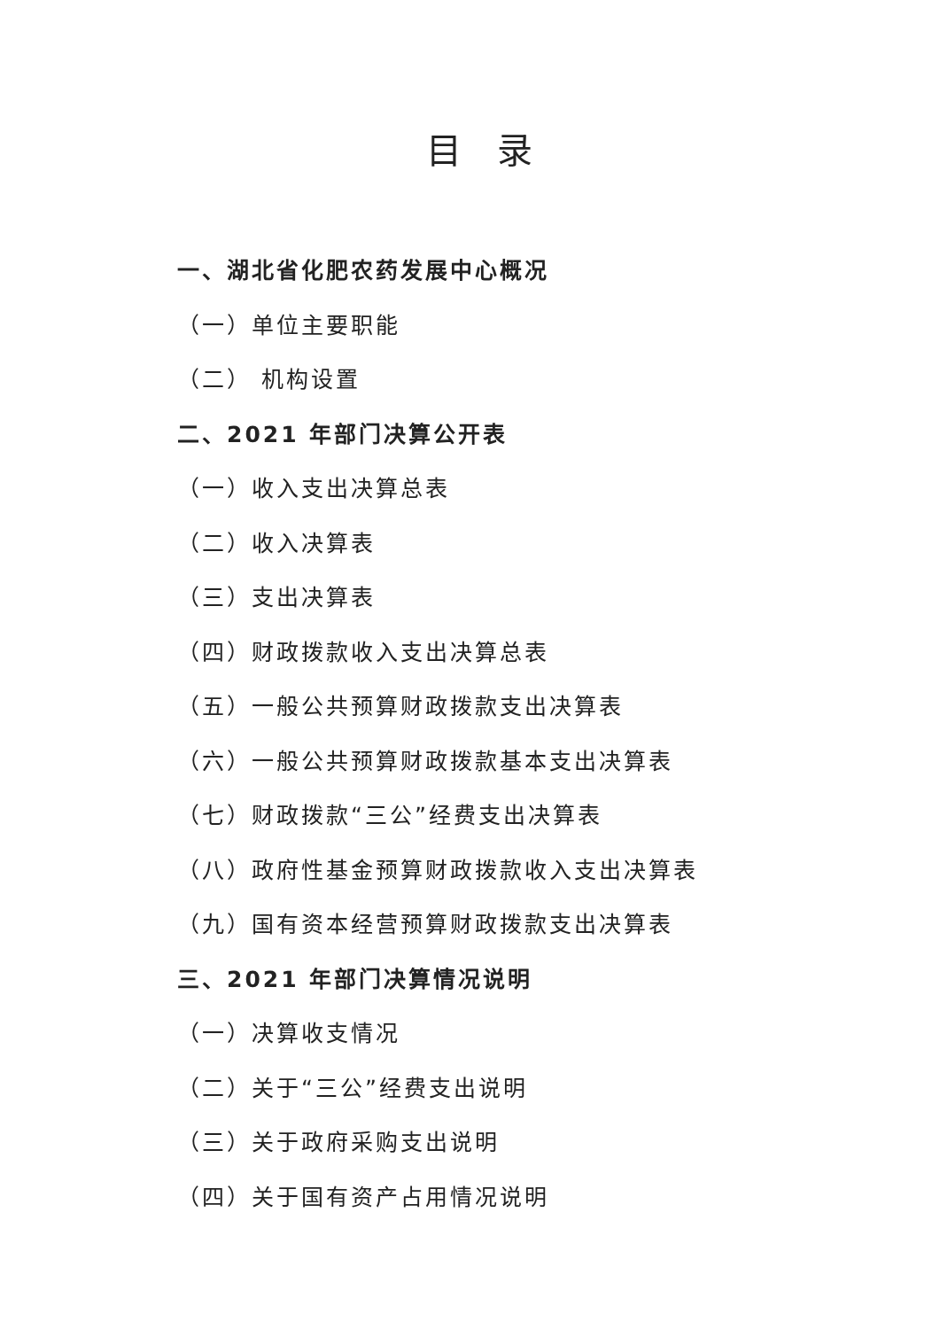目录
一、湖北省化肥农药发展中心概况
（一）单位主要职能
（二） 机构设置
二、2021 年部门决算公开表
（一）收入支出决算总表
（二）收入决算表
（三）支出决算表
（四）财政拨款收入支出决算总表
（五）一般公共预算财政拨款支出决算表
（六）一般公共预算财政拨款基本支出决算表
（七）财政拨款“三公”经费支出决算表
（八）政府性基金预算财政拨款收入支出决算表
（九）国有资本经营预算财政拨款支出决算表
三、2021 年部门决算情况说明
（一）决算收支情况
（二）关于“三公”经费支出说明
（三）关于政府采购支出说明
（四）关于国有资产占用情况说明